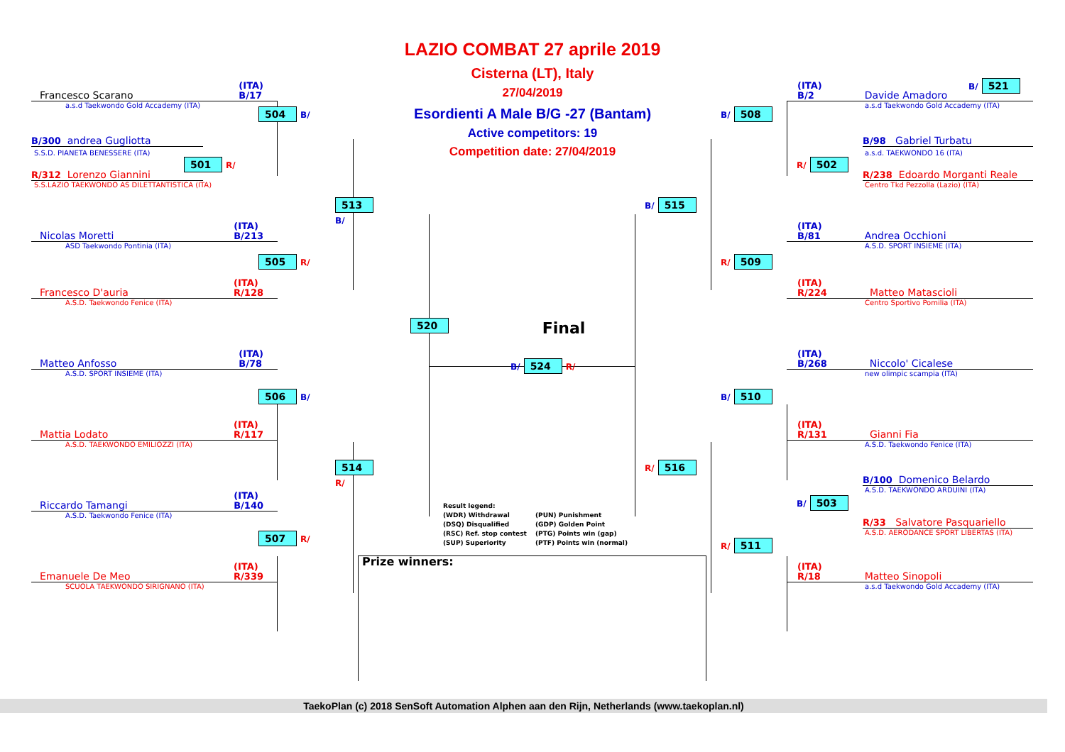LAZIO COMBAT 27 aprile 2019
Cisterna (LT), Italy
27/04/2019
Esordienti A Male B/G -27 (Bantam)
Active competitors: 19
Competition date: 27/04/2019
Francesco Scarano (ITA)
B/17
a.s.d Taekwondo Gold Accademy (ITA)
504 B/
B/300 andrea Gugliotta
S.S.D. PIANETA BENESSERE (ITA)
501 R/
R/312 Lorenzo Giannini
S.S.LAZIO TAEKWONDO AS DILETTANTISTICA (ITA)
513 B/
Nicolas Moretti (ITA)
B/213
ASD Taekwondo Pontinia (ITA)
505 R/
Francesco D'auria (ITA)
R/128
A.S.D. Taekwondo Fenice (ITA)
520
Matteo Anfosso (ITA)
B/78
A.S.D. SPORT INSIEME (ITA)
506 B/
Mattia Lodato (ITA)
R/117
A.S.D. TAEKWONDO EMILIOZZI (ITA)
514 R/
Riccardo Tamangi (ITA)
B/140
A.S.D. Taekwondo Fenice (ITA)
507 R/
Emanuele De Meo (ITA)
R/339
SCUOLA TAEKWONDO SIRIGNANO (ITA)
Final
B/ 524 R/
Result legend:
(WDR) Withdrawal
(PUN) Punishment
(DSQ) Disqualified
(GDP) Golden Point
(RSC) Ref. stop contest
(PTG) Points win (gap)
(SUP) Superiority
(PTF) Points win (normal)
Prize winners:
B/ 521
(ITA)
B/2 Davide Amadoro
a.s.d Taekwondo Gold Accademy (ITA)
B/ 508
B/98 Gabriel Turbatu
a.s.d. TAEKWONDO 16 (ITA)
R/ 502
R/238 Edoardo Morganti Reale
Centro Tkd Pezzolla (Lazio) (ITA)
B/ 515
(ITA)
B/81 Andrea Occhioni
A.S.D. SPORT INSIEME (ITA)
R/ 509
(ITA)
R/224 Matteo Matascioli
Centro Sportivo Pomilia (ITA)
(ITA)
B/268 Niccolo' Cicalese
new olimpic scampia (ITA)
B/ 510
(ITA)
R/131 Gianni Fia
A.S.D. Taekwondo Fenice (ITA)
R/ 516
B/100 Domenico Belardo
A.S.D. TAEKWONDO ARDUINI (ITA)
B/ 503
R/33 Salvatore Pasquariello
A.S.D. AERODANCE SPORT LIBERTAS (ITA)
R/ 511
(ITA)
R/18 Matteo Sinopoli
a.s.d Taekwondo Gold Accademy (ITA)
TaekoPlan (c) 2018 SenSoft Automation Alphen aan den Rijn, Netherlands (www.taekoplan.nl)